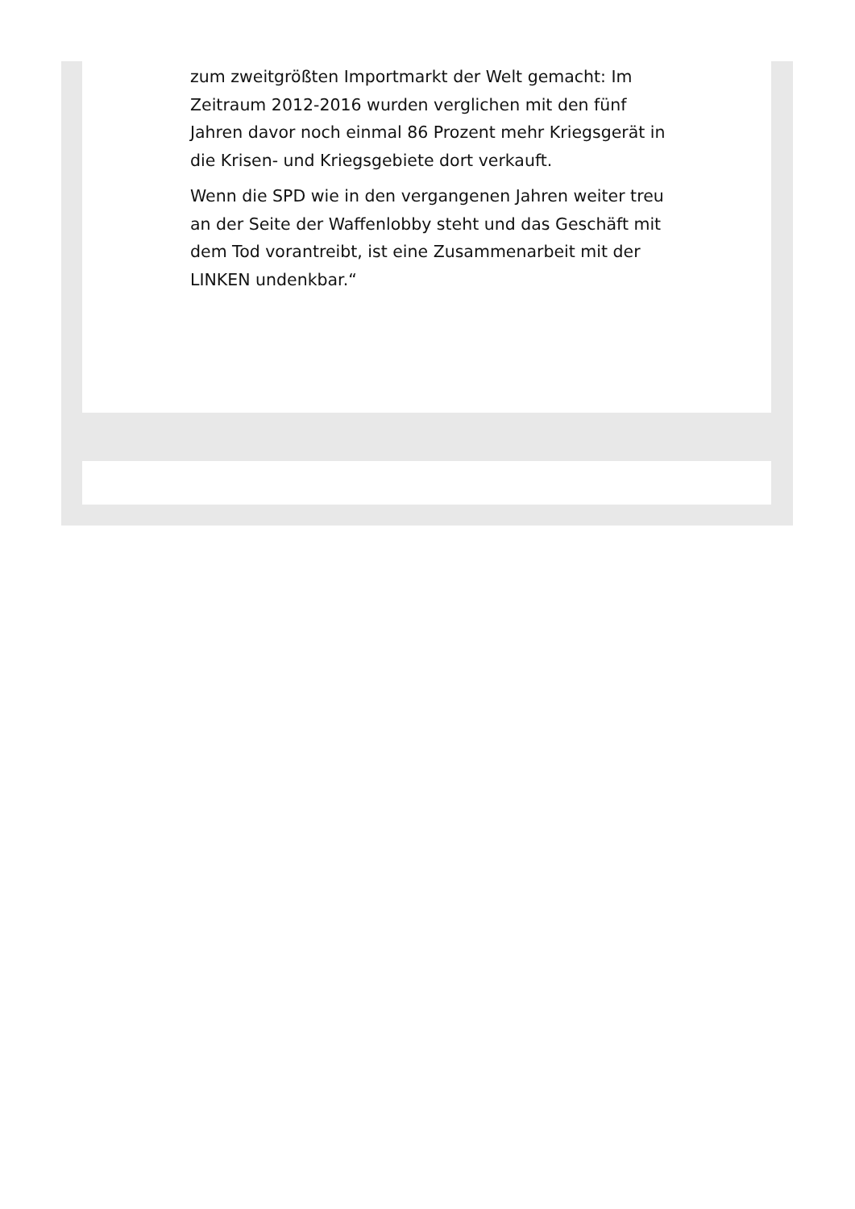zum zweitgrößten Importmarkt der Welt gemacht: Im Zeitraum 2012-2016 wurden verglichen mit den fünf Jahren davor noch einmal 86 Prozent mehr Kriegsgerät in die Krisen- und Kriegsgebiete dort verkauft.
Wenn die SPD wie in den vergangenen Jahren weiter treu an der Seite der Waffenlobby steht und das Geschäft mit dem Tod vorantreibt, ist eine Zusammenarbeit mit der LINKEN undenkbar.“